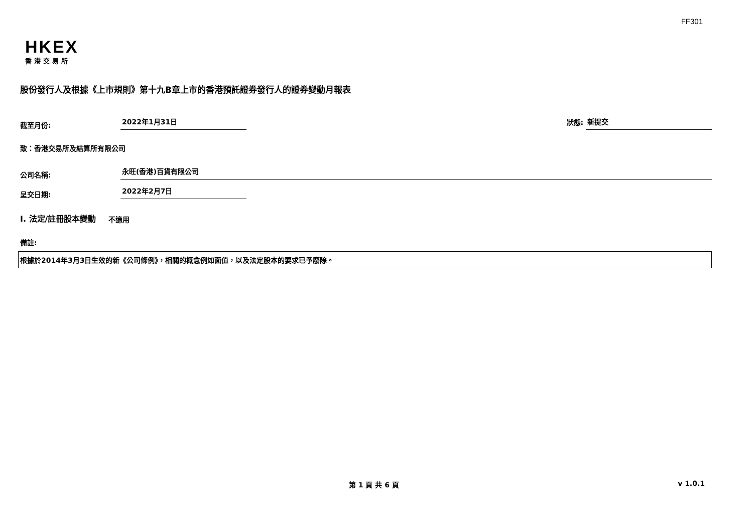FF301
HKEX
香港交易所
股份發行人及根據《上市規則》第十九B章上市的香港預託證券發行人的證券變動月報表
截至月份: 2022年1月31日 狀態: 新提交
致：香港交易所及結算所有限公司
公司名稱: 永旺(香港)百貨有限公司
呈交日期: 2022年2月7日
I. 法定/註冊股本變動 不適用
備註:
根據於2014年3月3日生效的新《公司條例》，相關的概念例如面值，以及法定股本的要求已予廢除。
第 1 頁 共 6 頁 v 1.0.1